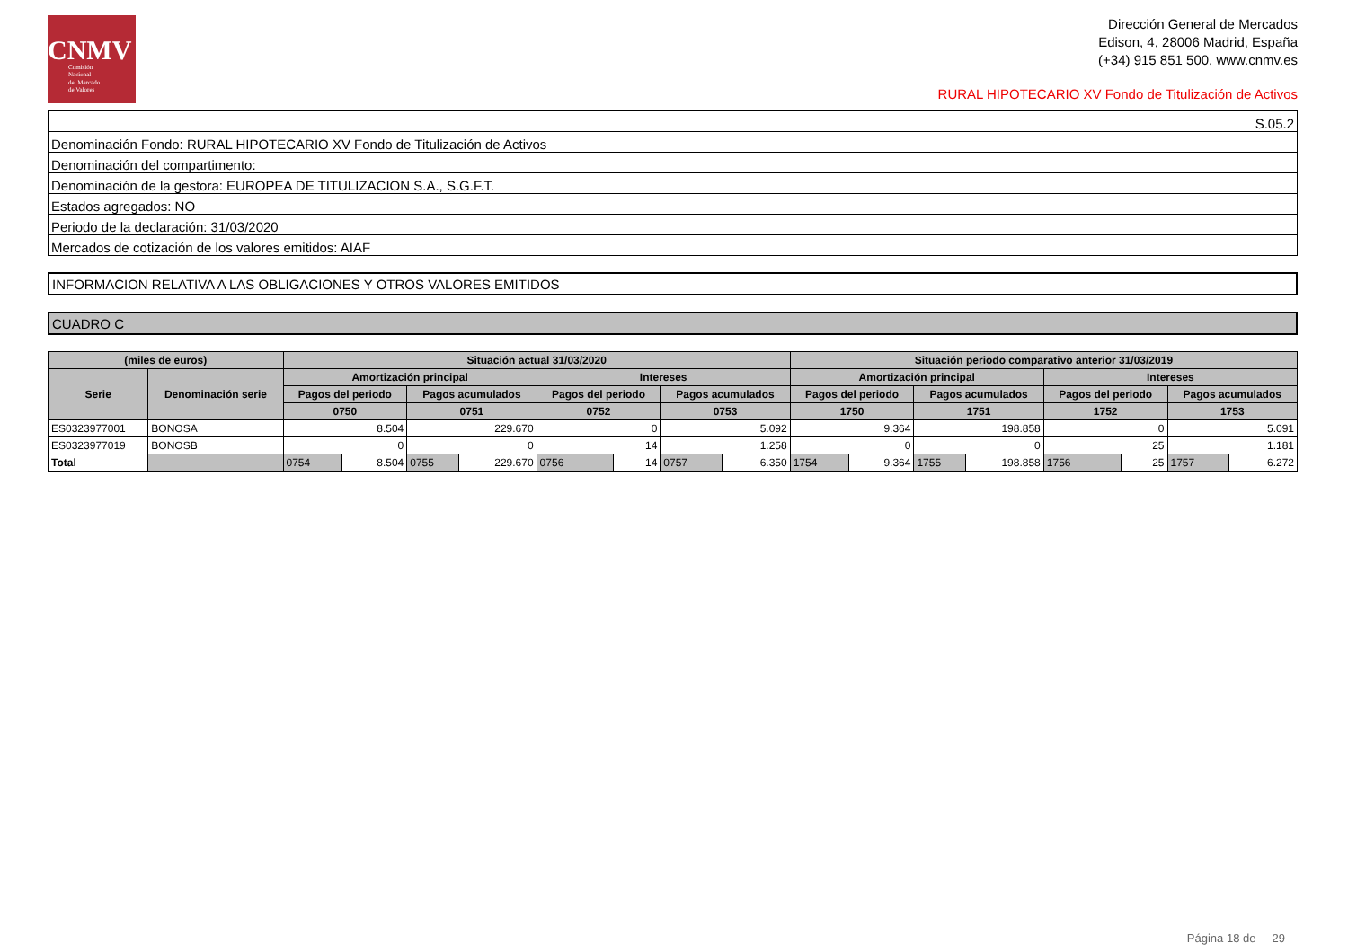CNMV
Comisión
Nacional
del Mercado
de Valores
Dirección General de Mercados
Edison, 4, 28006 Madrid, España
(+34) 915 851 500, www.cnmv.es
RURAL HIPOTECARIO XV Fondo de Titulización de Activos
| S.05.2 |
| Denominación Fondo: RURAL HIPOTECARIO XV Fondo de Titulización de Activos |
| Denominación del compartimento: |
| Denominación de la gestora: EUROPEA DE TITULIZACION S.A., S.G.F.T. |
| Estados agregados: NO |
| Periodo de la declaración: 31/03/2020 |
| Mercados de cotización de los valores emitidos: AIAF |
INFORMACION RELATIVA A LAS OBLIGACIONES Y OTROS VALORES EMITIDOS
CUADRO C
| (miles de euros) | | Situación actual 31/03/2020 | | | | | | | | Situación periodo comparativo anterior 31/03/2019 | | | | | | | |
| --- | --- | --- | --- | --- | --- | --- | --- | --- | --- | --- | --- | --- | --- | --- | --- | --- | --- |
| Serie | Denominación serie | Amortización principal | | | | Intereses | | | | Amortización principal | | | | Intereses | | | |
| | | Pagos del periodo | | Pagos acumulados | | Pagos del periodo | | Pagos acumulados | | Pagos del periodo | | Pagos acumulados | | Pagos del periodo | | Pagos acumulados | |
| | | 0750 | | 0751 | | 0752 | | 0753 | | 1750 | | 1751 | | 1752 | | 1753 | |
| ES0323977001 | BONOSA | 8.504 | | 229.670 | | 0 | | 5.092 | | 9.364 | | 198.858 | | 0 | | 5.091 | |
| ES0323977019 | BONOSB | 0 | | 0 | | 14 | | 1.258 | | 0 | | 0 | | 25 | | 1.181 | |
| Total | | 0754 | 8.504 | 0755 | 229.670 | 0756 | 14 | 0757 | 6.350 | 1754 | 9.364 | 1755 | 198.858 | 1756 | 25 | 1757 | 6.272 |
Página 18 de 29